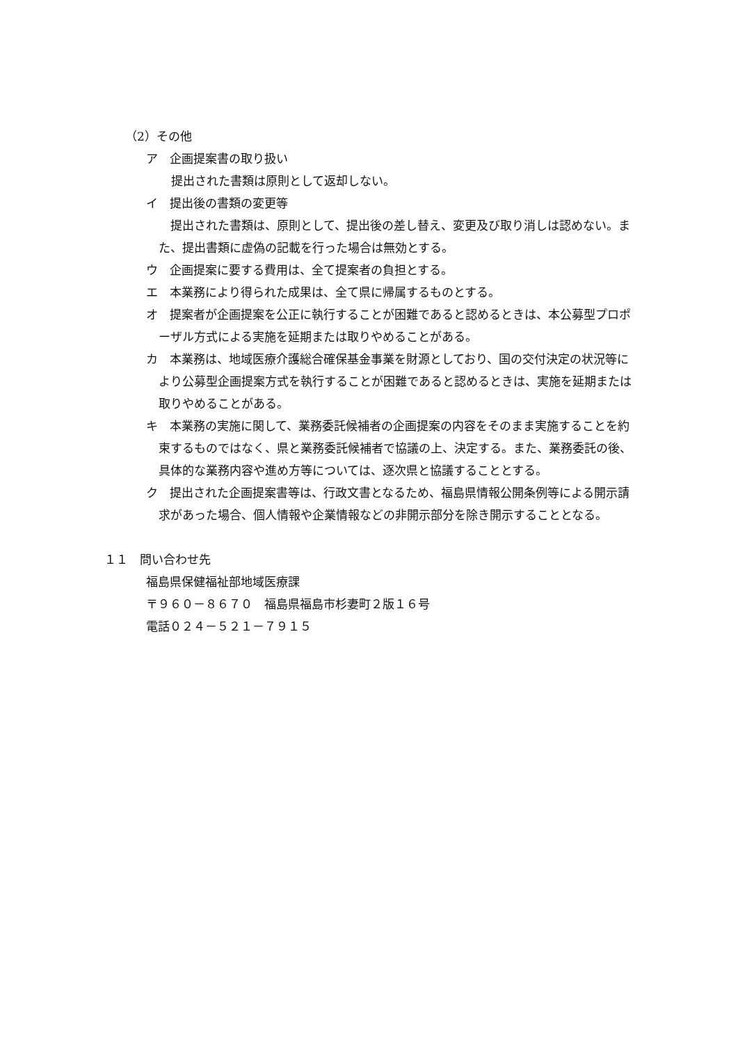（2）その他
ア　企画提案書の取り扱い
提出された書類は原則として返却しない。
イ　提出後の書類の変更等
　提出された書類は、原則として、提出後の差し替え、変更及び取り消しは認めない。また、提出書類に虚偽の記載を行った場合は無効とする。
ウ　企画提案に要する費用は、全て提案者の負担とする。
エ　本業務により得られた成果は、全て県に帰属するものとする。
オ　提案者が企画提案を公正に執行することが困難であると認めるときは、本公募型プロポーザル方式による実施を延期または取りやめることがある。
カ　本業務は、地域医療介護総合確保基金事業を財源としており、国の交付決定の状況等により公募型企画提案方式を執行することが困難であると認めるときは、実施を延期または取りやめることがある。
キ　本業務の実施に関して、業務委託候補者の企画提案の内容をそのまま実施することを約束するものではなく、県と業務委託候補者で協議の上、決定する。また、業務委託の後、具体的な業務内容や進め方等については、逐次県と協議することとする。
ク　提出された企画提案書等は、行政文書となるため、福島県情報公開条例等による開示請求があった場合、個人情報や企業情報などの非開示部分を除き開示することとなる。
１１　問い合わせ先
福島県保健福祉部地域医療課
〒９６０－８６７０　福島県福島市杉妻町２版１６号
電話０２４－５２１－７９１５